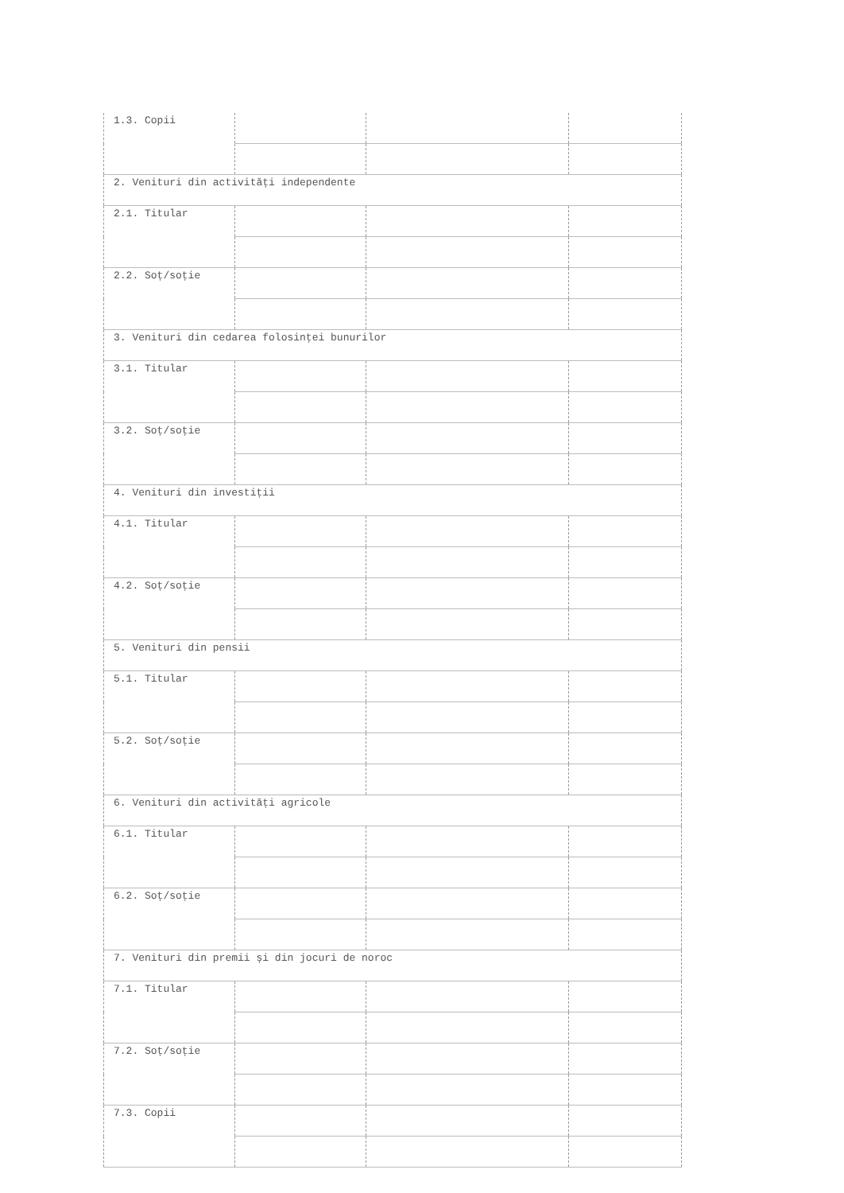| 1.3. Copii | | | |
| 2. Venituri din activități independente | | | |
| 2.1. Titular | | | |
| 2.2. Soț/soție | | | |
| 3. Venituri din cedarea folosinței bunurilor | | | |
| 3.1. Titular | | | |
| 3.2. Soț/soție | | | |
| 4. Venituri din investiții | | | |
| 4.1. Titular | | | |
| 4.2. Soț/soție | | | |
| 5. Venituri din pensii | | | |
| 5.1. Titular | | | |
| 5.2. Soț/soție | | | |
| 6. Venituri din activități agricole | | | |
| 6.1. Titular | | | |
| 6.2. Soț/soție | | | |
| 7. Venituri din premii și din jocuri de noroc | | | |
| 7.1. Titular | | | |
| 7.2. Soț/soție | | | |
| 7.3. Copii | | | |